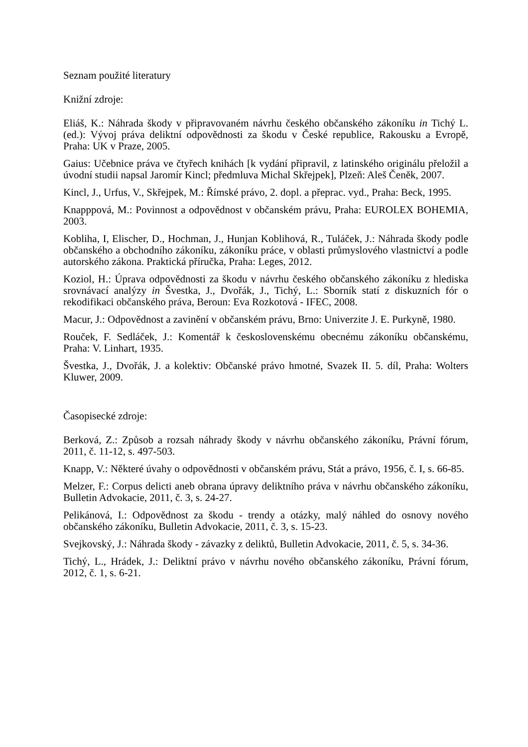Seznam použité literatury
Knižní zdroje:
Eliáš, K.: Náhrada škody v připravovaném návrhu českého občanského zákoníku in Tichý L. (ed.): Vývoj práva deliktní odpovědnosti za škodu v České republice, Rakousku a Evropě, Praha: UK v Praze, 2005.
Gaius: Učebnice práva ve čtyřech knihách [k vydání připravil, z latinského originálu přeložil a úvodní studii napsal Jaromír Kincl; předmluva Michal Skřejpek], Plzeň: Aleš Čeněk, 2007.
Kincl, J., Urfus, V., Skřejpek, M.: Římské právo, 2. dopl. a přeprac. vyd., Praha: Beck, 1995.
Knapppová, M.: Povinnost a odpovědnost v občanském právu, Praha: EUROLEX BOHEMIA, 2003.
Kobliha, I, Elischer, D., Hochman, J., Hunjan Koblihová, R., Tuláček, J.: Náhrada škody podle občanského a obchodního zákoníku, zákoníku práce, v oblasti průmyslového vlastnictví a podle autorského zákona. Praktická příručka, Praha: Leges, 2012.
Koziol, H.: Úprava odpovědnosti za škodu v návrhu českého občanského zákoníku z hlediska srovnávací analýzy in Švestka, J., Dvořák, J., Tichý, L.: Sborník statí z diskuzních fór o rekodifikaci občanského práva, Beroun: Eva Rozkotová - IFEC, 2008.
Macur, J.: Odpovědnost a zavinění v občanském právu, Brno: Univerzite J. E. Purkyně, 1980.
Rouček, F. Sedláček, J.: Komentář k československému obecnému zákoníku občanskému, Praha: V. Linhart, 1935.
Švestka, J., Dvořák, J. a kolektiv: Občanské právo hmotné, Svazek II. 5. díl, Praha: Wolters Kluwer, 2009.
Časopisecké zdroje:
Berková, Z.: Způsob a rozsah náhrady škody v návrhu občanského zákoníku, Právní fórum, 2011, č. 11-12, s. 497-503.
Knapp, V.: Některé úvahy o odpovědnosti v občanském právu, Stát a právo, 1956, č. I, s. 66-85.
Melzer, F.: Corpus delicti aneb obrana úpravy deliktního práva v návrhu občanského zákoníku, Bulletin Advokacie, 2011, č. 3, s. 24-27.
Pelikánová, I.: Odpovědnost za škodu - trendy a otázky, malý náhled do osnovy nového občanského zákoníku, Bulletin Advokacie, 2011, č. 3, s. 15-23.
Svejkovský, J.: Náhrada škody - závazky z deliktů, Bulletin Advokacie, 2011, č. 5, s. 34-36.
Tichý, L., Hrádek, J.: Deliktní právo v návrhu nového občanského zákoníku, Právní fórum, 2012, č. 1, s. 6-21.